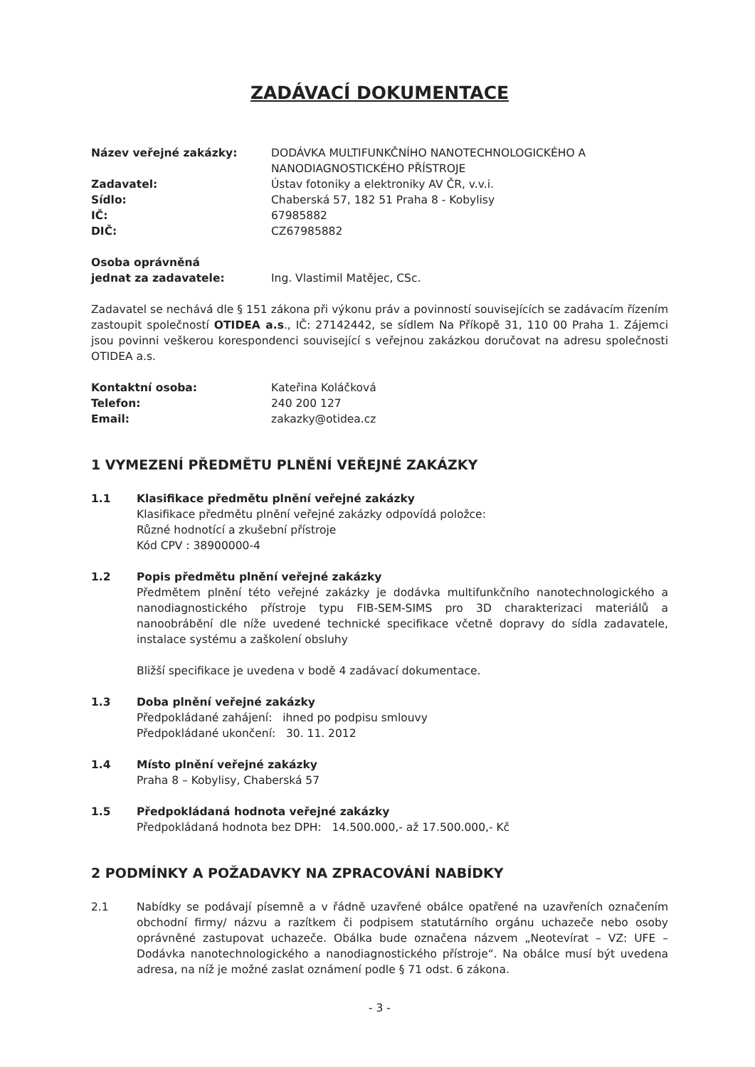ZADÁVACÍ DOKUMENTACE
Název veřejné zakázky: DODÁVKA MULTIFUNKČNÍHO NANOTECHNOLOGICKÉHO A NANODIAGNOSTICKÉHO PŘÍSTROJE
Zadavatel: Ústav fotoniky a elektroniky AV ČR, v.v.i.
Sídlo: Chaberská 57, 182 51 Praha 8 - Kobylisy
IČ: 67985882
DIČ: CZ67985882
Osoba oprávněná
jednat za zadavatele:
Ing. Vlastimil Matějec, CSc.
Zadavatel se nechává dle § 151 zákona při výkonu práv a povinností souvisejících se zadávacím řízením zastoupit společností OTIDEA a.s., IČ: 27142442, se sídlem Na Příkopě 31, 110 00 Praha 1. Zájemci jsou povinni veškerou korespondenci související s veřejnou zakázkou doručovat na adresu společnosti OTIDEA a.s.
Kontaktní osoba: Kateřina Koláčková
Telefon: 240 200 127
Email: zakazky@otidea.cz
1 VYMEZENÍ PŘEDMĚTU PLNĚNÍ VEŘEJNÉ ZAKÁZKY
1.1 Klasifikace předmětu plnění veřejné zakázky
Klasifikace předmětu plnění veřejné zakázky odpovídá položce:
Různé hodnotící a zkušební přístroje
Kód CPV : 38900000-4
1.2 Popis předmětu plnění veřejné zakázky
Předmětem plnění této veřejné zakázky je dodávka multifunkčního nanotechnologického a nanodiagnostického přístroje typu FIB-SEM-SIMS pro 3D charakterizaci materiálů a nanoobrábění dle níže uvedené technické specifikace včetně dopravy do sídla zadavatele, instalace systému a zaškolení obsluhy
Bližší specifikace je uvedena v bodě 4 zadávací dokumentace.
1.3 Doba plnění veřejné zakázky
Předpokládané zahájení: ihned po podpisu smlouvy
Předpokládané ukončení: 30. 11. 2012
1.4 Místo plnění veřejné zakázky
Praha 8 – Kobylisy, Chaberská 57
1.5 Předpokládaná hodnota veřejné zakázky
Předpokládaná hodnota bez DPH: 14.500.000,- až 17.500.000,- Kč
2 PODMÍNKY A POŽADAVKY NA ZPRACOVÁNÍ NABÍDKY
2.1 Nabídky se podávají písemně a v řádně uzavřené obálce opatřené na uzavřeních označením obchodní firmy/ názvu a razítkem či podpisem statutárního orgánu uchazeče nebo osoby oprávněné zastupovat uchazeče. Obálka bude označena názvem „Neotevírat – VZ: UFE – Dodávka nanotechnologického a nanodiagnostického přístroje“. Na obálce musí být uvedena adresa, na níž je možné zaslat oznámení podle § 71 odst. 6 zákona.
- 3 -